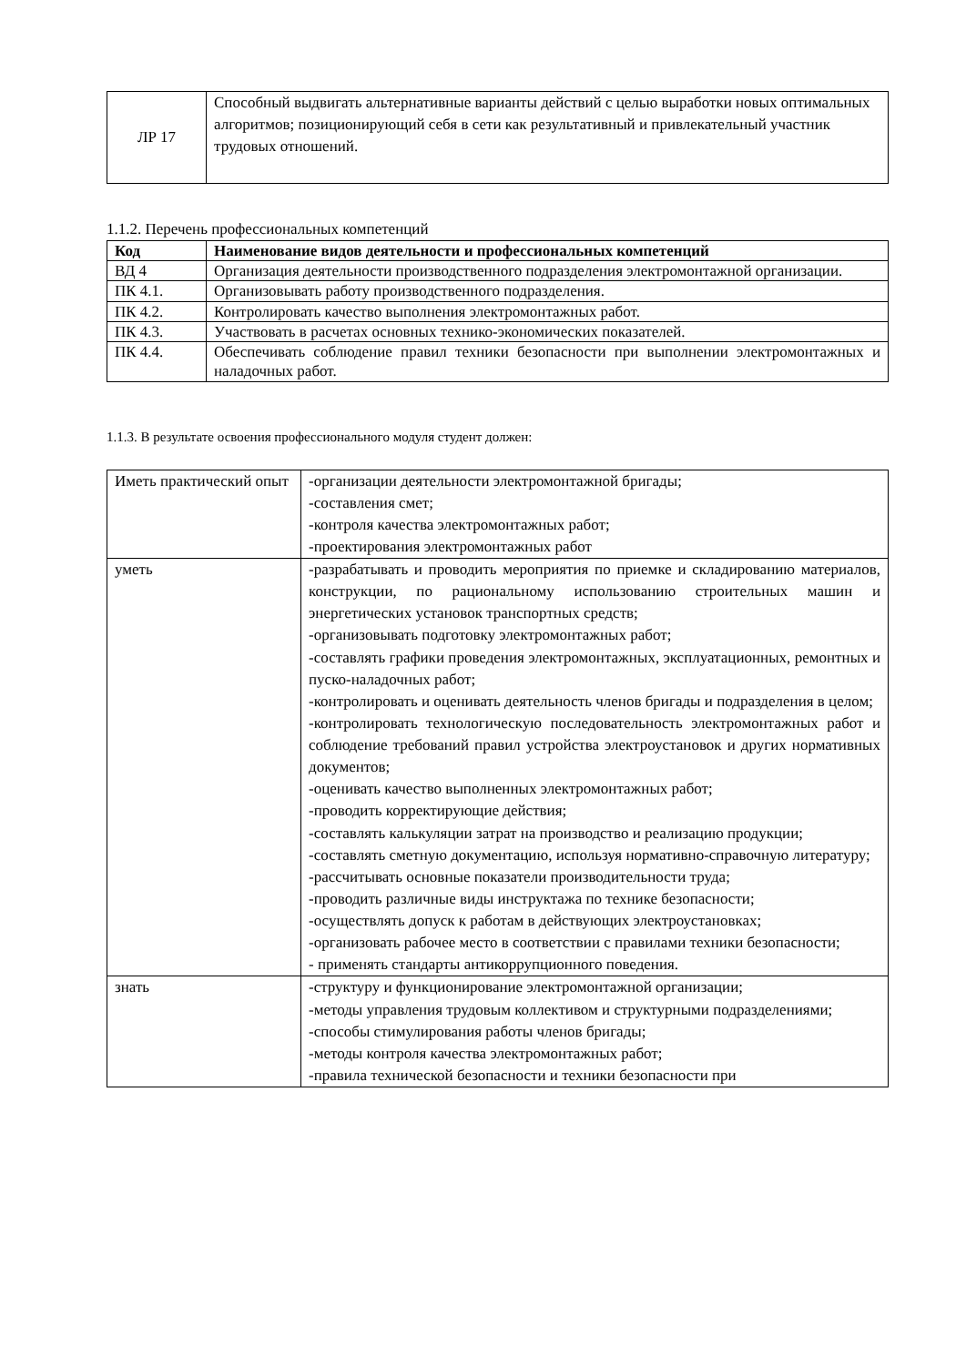| ЛР 17 | Способный выдвигать альтернативные варианты действий с целью выработки новых оптимальных алгоритмов; позиционирующий себя в сети как результативный и привлекательный участник трудовых отношений. |
1.1.2. Перечень профессиональных компетенций
| Код | Наименование видов деятельности и профессиональных компетенций |
| --- | --- |
| ВД 4 | Организация деятельности производственного подразделения электромонтажной организации. |
| ПК 4.1. | Организовывать работу производственного подразделения. |
| ПК 4.2. | Контролировать качество выполнения электромонтажных работ. |
| ПК 4.3. | Участвовать в расчетах основных технико-экономических показателей. |
| ПК 4.4. | Обеспечивать соблюдение правил техники безопасности при выполнении электромонтажных и наладочных работ. |
1.1.3. В результате освоения профессионального модуля студент должен:
| Иметь практический опыт | -организации деятельности электромонтажной бригады; -составления смет; -контроля качества электромонтажных работ; -проектирования электромонтажных работ |
| уметь | -разрабатывать и проводить мероприятия по приемке и складированию материалов, конструкции, по рациональному использованию строительных машин и энергетических установок транспортных средств; -организовывать подготовку электромонтажных работ; -составлять графики проведения электромонтажных, эксплуатационных, ремонтных и пуско-наладочных работ; -контролировать и оценивать деятельность членов бригады и подразделения в целом; -контролировать технологическую последовательность электромонтажных работ и соблюдение требований правил устройства электроустановок и других нормативных документов; -оценивать качество выполненных электромонтажных работ; -проводить корректирующие действия; -составлять калькуляции затрат на производство и реализацию продукции; -составлять сметную документацию, используя нормативно-справочную литературу; -рассчитывать основные показатели производительности труда; -проводить различные виды инструктажа по технике безопасности; -осуществлять допуск к работам в действующих электроустановках; -организовать рабочее место в соответствии с правилами техники безопасности; - применять стандарты антикоррупционного поведения. |
| знать | -структуру и функционирование электромонтажной организации; -методы управления трудовым коллективом и структурными подразделениями; -способы стимулирования работы членов бригады; -методы контроля качества электромонтажных работ; -правила технической безопасности и техники безопасности при |